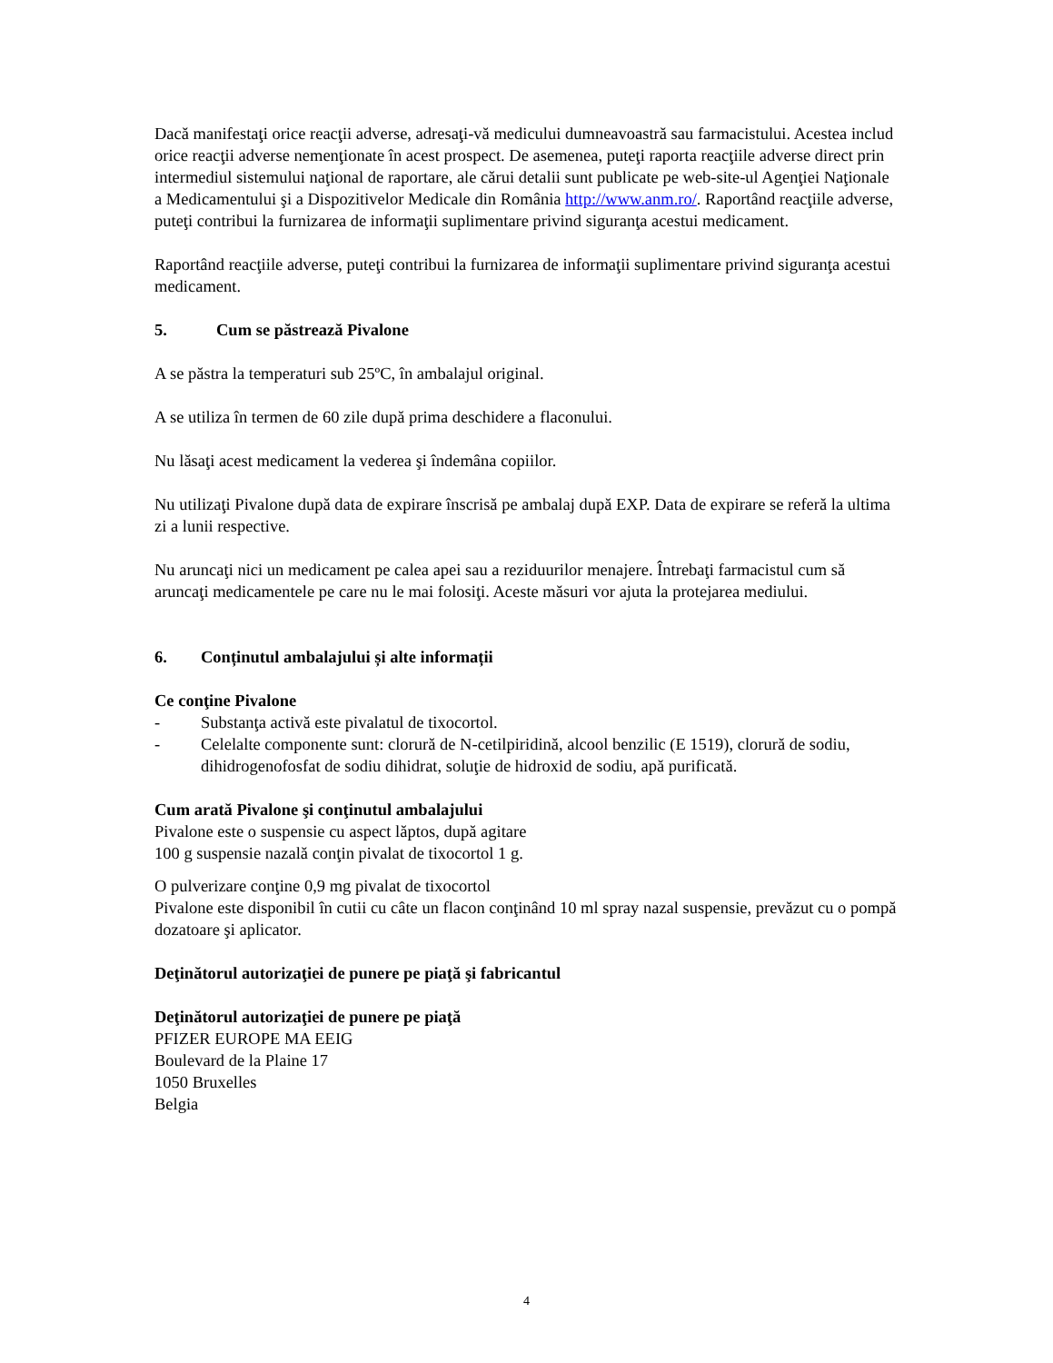Dacă manifestaţi orice reacţii adverse, adresaţi-vă medicului dumneavoastră sau farmacistului. Acestea includ orice reacţii adverse nemenţionate în acest prospect. De asemenea, puteţi raporta reacţiile adverse direct prin intermediul sistemului naţional de raportare, ale cărui detalii sunt publicate pe web-site-ul Agenţiei Naţionale a Medicamentului şi a Dispozitivelor Medicale din România http://www.anm.ro/. Raportând reacţiile adverse, puteţi contribui la furnizarea de informaţii suplimentare privind siguranţa acestui medicament.
Raportând reacţiile adverse, puteţi contribui la furnizarea de informaţii suplimentare privind siguranţa acestui medicament.
5. Cum se păstrează Pivalone
A se păstra la temperaturi sub 25ºC, în ambalajul original.
A se utiliza în termen de 60 zile după prima deschidere a flaconului.
Nu lăsaţi acest medicament la vederea şi îndemâna copiilor.
Nu utilizaţi Pivalone după data de expirare înscrisă pe ambalaj după EXP. Data de expirare se referă la ultima zi a lunii respective.
Nu aruncaţi nici un medicament pe calea apei sau a reziduurilor menajere. Întrebaţi farmacistul cum să aruncaţi medicamentele pe care nu le mai folosiţi. Aceste măsuri vor ajuta la protejarea mediului.
6. Conținutul ambalajului și alte informații
Ce conţine Pivalone
- Substanţa activă este pivalatul de tixocortol.
- Celelalte componente sunt: clorură de N-cetilpiridină, alcool benzilic (E 1519), clorură de sodiu, dihidrogenofosfat de sodiu dihidrat, soluţie de hidroxid de sodiu, apă purificată.
Cum arată Pivalone şi conţinutul ambalajului
Pivalone este o suspensie cu aspect lăptos, după agitare
100 g suspensie nazală conţin pivalat de tixocortol 1 g.
O pulverizare conţine 0,9 mg pivalat de tixocortol
Pivalone este disponibil în cutii cu câte un flacon conţinând 10 ml spray nazal suspensie, prevăzut cu o pompă dozatoare şi aplicator.
Deţinătorul autorizaţiei de punere pe piaţă şi fabricantul
Deţinătorul autorizaţiei de punere pe piaţă
PFIZER EUROPE MA EEIG
Boulevard de la Plaine 17
1050 Bruxelles
Belgia
4